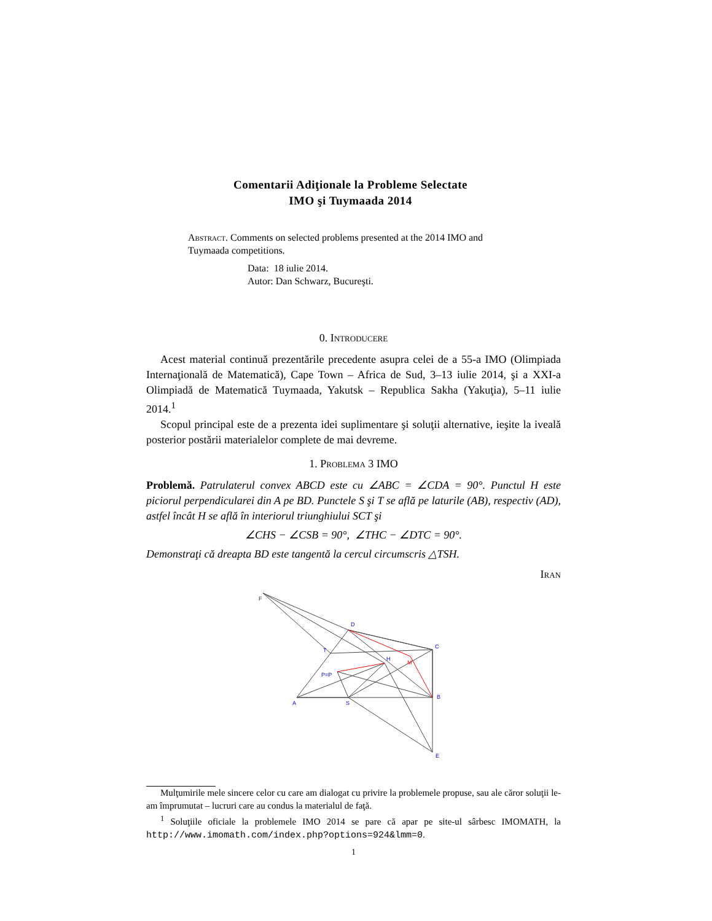Comentarii Adiţionale la Probleme Selectate
IMO şi Tuymaada 2014
Abstract. Comments on selected problems presented at the 2014 IMO and Tuymaada competitions.
Data: 18 iulie 2014.
Autor: Dan Schwarz, Bucureşti.
0. Introducere
Acest material continuă prezentările precedente asupra celei de a 55-a IMO (Olimpiada Internaţională de Matematică), Cape Town – Africa de Sud, 3–13 iulie 2014, şi a XXI-a Olimpiadă de Matematică Tuymaada, Yakutsk – Republica Sakha (Yakuţia), 5–11 iulie 2014.<sup>1</sup>
Scopul principal este de a prezenta idei suplimentare şi soluţii alternative, ieşite la iveală posterior postării materialelor complete de mai devreme.
1. Problema 3 IMO
Problemă. Patrulaterul convex ABCD este cu ∠ABC = ∠CDA = 90°. Punctul H este piciorul perpendicularei din A pe BD. Punctele S şi T se află pe laturile (AB), respectiv (AD), astfel încât H se află în interiorul triunghiului SCT şi
∠CHS − ∠CSB = 90°, ∠THC − ∠DTC = 90°.
Demonstraţi că dreapta BD este tangentă la cercul circumscris △TSH.
Iran
F
D
C
T
H
M
P=P
A
S
B
E
Mulţumirile mele sincere celor cu care am dialogat cu privire la problemele propuse, sau ale căror soluţii le-am împrumutat – lucruri care au condus la materialul de faţă.
<sup>1</sup> Soluţiile oficiale la problemele IMO 2014 se pare că apar pe site-ul sârbesc IMOMATH, la http://www.imomath.com/index.php?options=924&lmm=0.
1